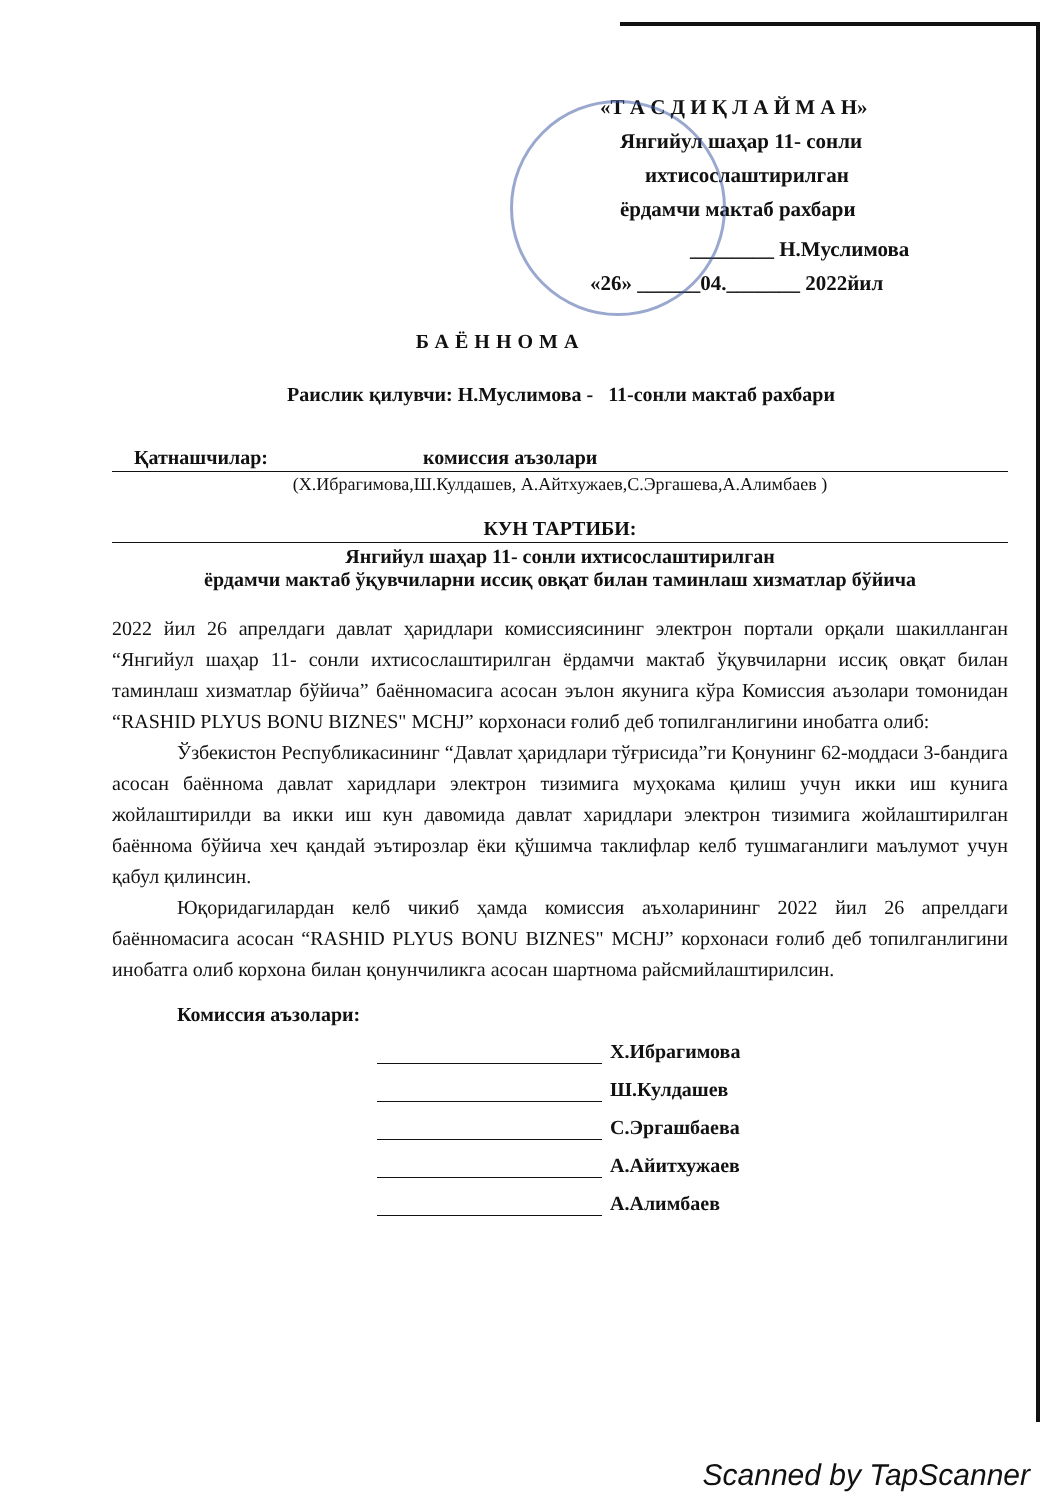«Т А С Д И Қ Л А Й М А Н»
Янгийул шаҳар 11- сонли
ихтисослаштирилган
ёрдамчи мактаб рахбари
________ Н.Муслимова
«26» ______04._______ 2022йил
БАЁННОМА
Раислик қилувчи: Н.Муслимова - 11-сонли мактаб рахбари
Қатнашчилар: комиссия аъзолари
(Х.Ибрагимова,Ш.Кулдашев, А.Айтхужаев,С.Эргашева,А.Алимбаев )
КУН ТАРТИБИ:
Янгийул шаҳар 11- сонли ихтисослаштирилган
ёрдамчи мактаб ўқувчиларни иссиқ овқат билан таминлаш хизматлар бўйича
2022 йил 26 апрелдаги давлат ҳаридлари комиссиясининг электрон портали орқали шакилланган “Янгийул шаҳар 11- сонли ихтисослаштирилган ёрдамчи мактаб ўқувчиларни иссиқ овқат билан таминлаш хизматлар бўйича” баённомасига асосан эълон якунига кўра Комиссия аъзолари томонидан “RASHID PLYUS BONU BIZNES" MCHJ” корхонаси ғолиб деб топилганлигини инобатга олиб:
Ўзбекистон Республикасининг “Давлат ҳаридлари тўғрисида”ги Қонунинг 62-моддаси 3-бандига асосан баённома давлат харидлари электрон тизимига муҳокама қилиш учун икки иш кунига жойлаштирилди ва икки иш кун давомида давлат харидлари электрон тизимига жойлаштирилган баённома бўйича хеч қандай эътирозлар ёки қўшимча таклифлар келб тушмаганлиги маълумот учун қабул қилинсин.
Юқоридагилардан келб чикиб ҳамда комиссия аъхоларининг 2022 йил 26 апрелдаги баённомасига асосан “RASHID PLYUS BONU BIZNES" MCHJ” корхонаси ғолиб деб топилганлигини инобатга олиб корхона билан қонунчиликга асосан шартнома райсмийлаштирилсин.
Комиссия аъзолари:
Х.Ибрагимова
Ш.Кулдашев
С.Эргашбаева
А.Айитхужаев
А.Алимбаев
Scanned by TapScanner